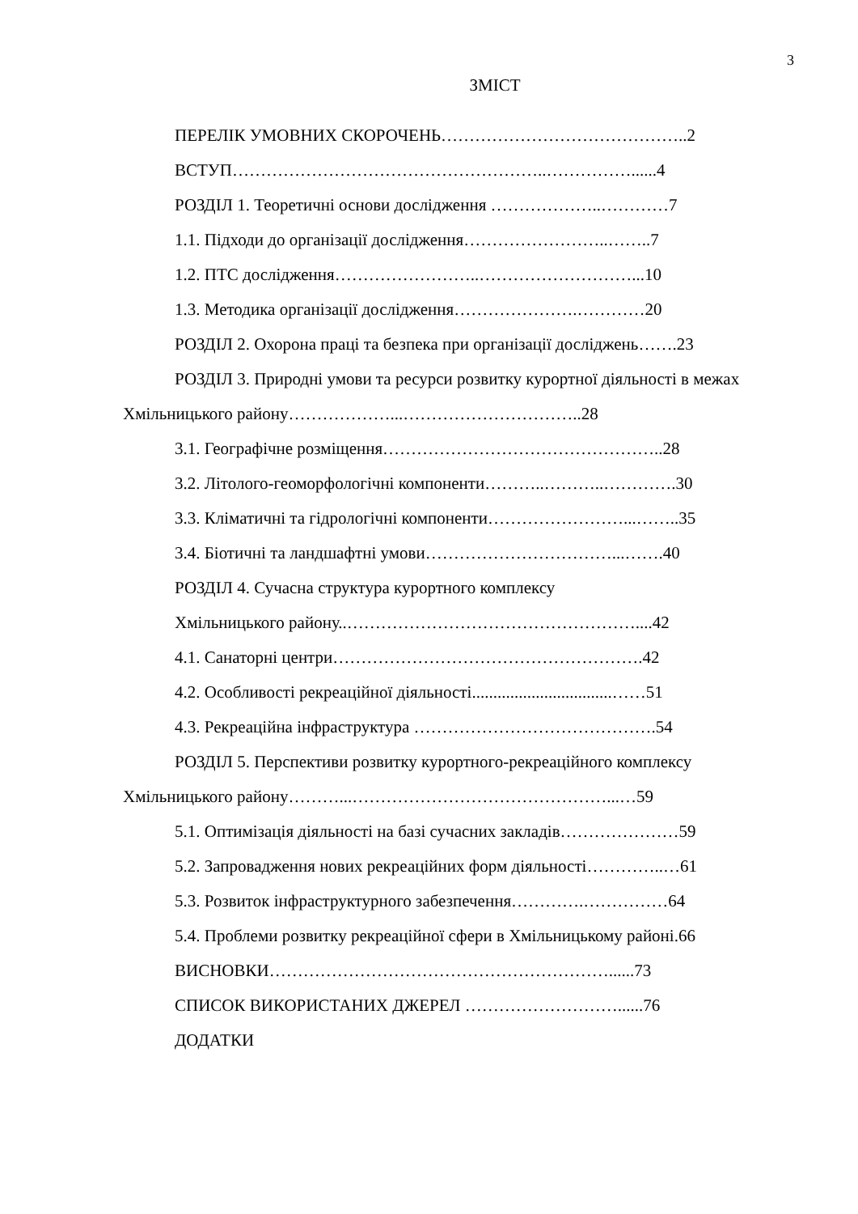3
ЗМІСТ
ПЕРЕЛІК УМОВНИХ СКОРОЧЕНЬ……………………………………..2
ВСТУП………………………………………………..……………......4
РОЗДІЛ 1. Теоретичні основи дослідження ………………..…………7
1.1. Підходи до організації дослідження……………………..……..7
1.2. ПТС дослідження……………………..………………………...10
1.3. Методика організації дослідження………………….…………20
РОЗДІЛ 2. Охорона праці та безпека при організації досліджень…….23
РОЗДІЛ 3. Природні умови та ресурси розвитку курортної діяльності в межах Хмільницького району………………...…………………………..28
3.1. Географічне розміщення…………………………………………..28
3.2. Літолого-геоморфологічні компоненти………..………..………….30
3.3. Кліматичні та гідрологічні компоненти……………………...……..35
3.4. Біотичні та ландшафтні умови……………………………...…….40
РОЗДІЛ 4. Сучасна структура курортного комплексу
Хмільницького району..……………………………………………....42
4.1. Санаторні центри……………………………………………….42
4.2. Особливості рекреаційної діяльності.................................……51
4.3. Рекреаційна інфраструктура …………………………………….54
РОЗДІЛ 5. Перспективи розвитку курортного-рекреаційного комплексу Хмільницького району………...………………………………………...…59
5.1. Оптимізація діяльності на базі сучасних закладів…………………59
5.2. Запровадження нових рекреаційних форм діяльності…………..…61
5.3. Розвиток інфраструктурного забезпечення………….……………64
5.4. Проблеми розвитку рекреаційної сфери в Хмільницькому районі.66
ВИСНОВКИ……………………………………………………......73
СПИСОК ВИКОРИСТАНИХ ДЖЕРЕЛ ………………………......76
ДОДАТКИ